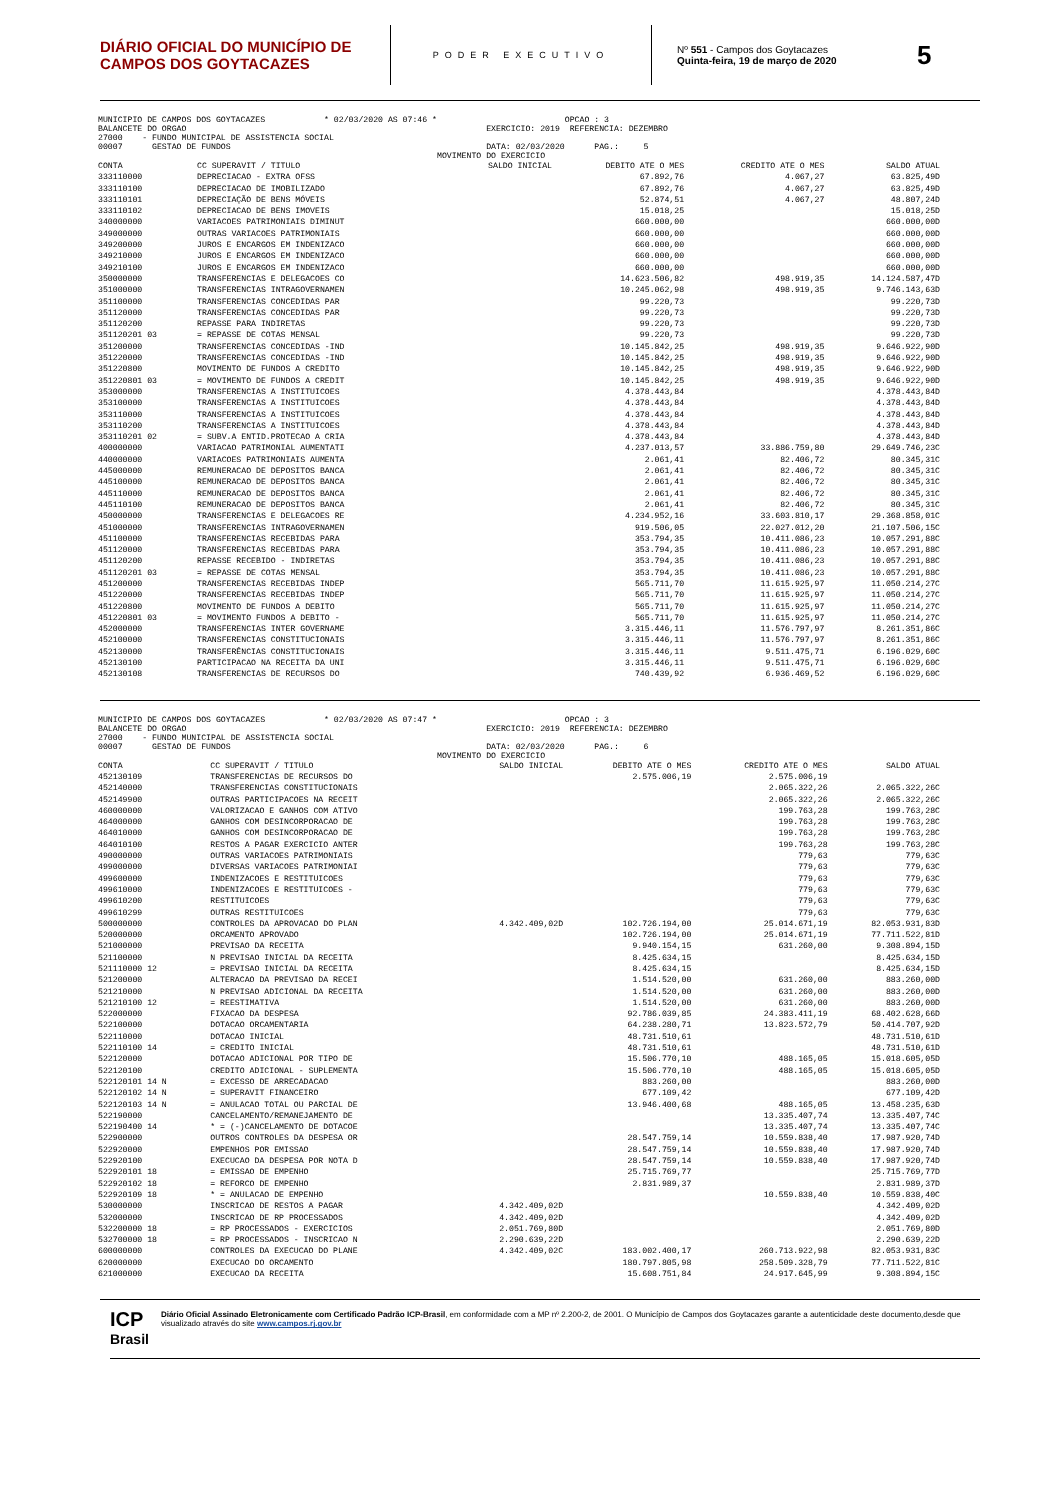DIÁRIO OFICIAL DO MUNICÍPIO DE CAMPOS DOS GOYTACAZES
PODER EXECUTIVO
Nº 551 - Campos dos Goytacazes
Quinta-feira, 19 de março de 2020
5
MUNICIPIO DE CAMPOS DOS GOYTACAZES            * 02/03/2020 AS 07:46 *                          OPCAO : 3
BALANCETE DO ORGAO                                                             EXERCICIO: 2019  REFERENCIA: DEZEMBRO
27000    - FUNDO MUNICIPAL DE ASSISTENCIA SOCIAL
00007      GESTAO DE FUNDOS                                                    DATA: 02/03/2020      PAG.:     5
                                                                     MOVIMENTO DO EXERCICIO
| CONTA | CC SUPERAVIT / TITULO | SALDO INICIAL | DEBITO ATE O MES | CREDITO ATE O MES | SALDO ATUAL |
| --- | --- | --- | --- | --- | --- |
| 333110000 | DEPRECIACAO - EXTRA OFSS | | 67.892,76 | 4.067,27 | 63.825,49D |
| 333110100 | DEPRECIACAO DE IMOBILIZADO | | 67.892,76 | 4.067,27 | 63.825,49D |
| 333110101 | DEPRECIAÇÃO DE BENS MÓVEIS | | 52.874,51 | 4.067,27 | 48.807,24D |
| 333110102 | DEPRECIACAO DE BENS IMOVEIS | | 15.018,25 | | 15.018,25D |
| 340000000 | VARIACOES PATRIMONIAIS DIMINUT | | 660.000,00 | | 660.000,00D |
| 349000000 | OUTRAS VARIACOES PATRIMONIAIS | | 660.000,00 | | 660.000,00D |
| 349200000 | JUROS E ENCARGOS EM INDENIZACO | | 660.000,00 | | 660.000,00D |
| 349210000 | JUROS E ENCARGOS EM INDENIZACO | | 660.000,00 | | 660.000,00D |
| 349210100 | JUROS E ENCARGOS EM INDENIZACO | | 660.000,00 | | 660.000,00D |
| 350000000 | TRANSFERENCIAS E DELEGACOES CO | | 14.623.506,82 | 498.919,35 | 14.124.587,47D |
| 351000000 | TRANSFERENCIAS INTRAGOVERNAMEN | | 10.245.062,98 | 498.919,35 | 9.746.143,63D |
| 351100000 | TRANSFERENCIAS CONCEDIDAS PAR | | 99.220,73 | | 99.220,73D |
| 351120000 | TRANSFERENCIAS CONCEDIDAS PAR | | 99.220,73 | | 99.220,73D |
| 351120200 | REPASSE PARA INDIRETAS | | 99.220,73 | | 99.220,73D |
| 351120201 03 | = REPASSE DE COTAS MENSAL | | 99.220,73 | | 99.220,73D |
| 351200000 | TRANSFERENCIAS CONCEDIDAS -IND | | 10.145.842,25 | 498.919,35 | 9.646.922,90D |
| 351220000 | TRANSFERENCIAS CONCEDIDAS -IND | | 10.145.842,25 | 498.919,35 | 9.646.922,90D |
| 351220800 | MOVIMENTO DE FUNDOS A CREDITO | | 10.145.842,25 | 498.919,35 | 9.646.922,90D |
| 351220801 03 | = MOVIMENTO DE FUNDOS A CREDIT | | 10.145.842,25 | 498.919,35 | 9.646.922,90D |
| 353000000 | TRANSFERENCIAS A INSTITUICOES | | 4.378.443,84 | | 4.378.443,84D |
| 353100000 | TRANSFERENCIAS A INSTITUICOES | | 4.378.443,84 | | 4.378.443,84D |
| 353110000 | TRANSFERENCIAS A INSTITUICOES | | 4.378.443,84 | | 4.378.443,84D |
| 353110200 | TRANSFERENCIAS A INSTITUICOES | | 4.378.443,84 | | 4.378.443,84D |
| 353110201 02 | = SUBV.A ENTID.PROTECAO A CRIA | | 4.378.443,84 | | 4.378.443,84D |
| 400000000 | VARIACAO PATRIMONIAL AUMENTATI | | 4.237.013,57 | 33.886.759,80 | 29.649.746,23C |
| 440000000 | VARIACOES PATRIMONIAIS AUMENTA | | 2.061,41 | 82.406,72 | 80.345,31C |
| 445000000 | REMUNERACAO DE DEPOSITOS BANCA | | 2.061,41 | 82.406,72 | 80.345,31C |
| 445100000 | REMUNERACAO DE DEPOSITOS BANCA | | 2.061,41 | 82.406,72 | 80.345,31C |
| 445110000 | REMUNERACAO DE DEPOSITOS BANCA | | 2.061,41 | 82.406,72 | 80.345,31C |
| 445110100 | REMUNERACAO DE DEPOSITOS BANCA | | 2.061,41 | 82.406,72 | 80.345,31C |
| 450000000 | TRANSFERENCIAS E DELEGACOES RE | | 4.234.952,16 | 33.603.810,17 | 29.368.858,01C |
| 451000000 | TRANSFERENCIAS INTRAGOVERNAMEN | | 919.506,05 | 22.027.012,20 | 21.107.506,15C |
| 451100000 | TRANSFERENCIAS RECEBIDAS PARA | | 353.794,35 | 10.411.086,23 | 10.057.291,88C |
| 451120000 | TRANSFERENCIAS RECEBIDAS PARA | | 353.794,35 | 10.411.086,23 | 10.057.291,88C |
| 451120200 | REPASSE RECEBIDO - INDIRETAS | | 353.794,35 | 10.411.086,23 | 10.057.291,88C |
| 451120201 03 | = REPASSE DE COTAS MENSAL | | 353.794,35 | 10.411.086,23 | 10.057.291,88C |
| 451200000 | TRANSFERENCIAS RECEBIDAS INDEP | | 565.711,70 | 11.615.925,97 | 11.050.214,27C |
| 451220000 | TRANSFERENCIAS RECEBIDAS INDEP | | 565.711,70 | 11.615.925,97 | 11.050.214,27C |
| 451220800 | MOVIMENTO DE FUNDOS A DEBITO | | 565.711,70 | 11.615.925,97 | 11.050.214,27C |
| 451220801 03 | = MOVIMENTO FUNDOS A DEBITO - | | 565.711,70 | 11.615.925,97 | 11.050.214,27C |
| 452000000 | TRANSFERENCIAS INTER GOVERNAME | | 3.315.446,11 | 11.576.797,97 | 8.261.351,86C |
| 452100000 | TRANSFERENCIAS CONSTITUCIONAIS | | 3.315.446,11 | 11.576.797,97 | 8.261.351,86C |
| 452130000 | TRANSFERÊNCIAS CONSTITUCIONAIS | | 3.315.446,11 | 9.511.475,71 | 6.196.029,60C |
| 452130100 | PARTICIPACAO NA RECEITA DA UNI | | 3.315.446,11 | 9.511.475,71 | 6.196.029,60C |
| 452130108 | TRANSFERENCIAS DE RECURSOS DO | | 740.439,92 | 6.936.469,52 | 6.196.029,60C |
MUNICIPIO DE CAMPOS DOS GOYTACAZES            * 02/03/2020 AS 07:47 *                          OPCAO : 3
BALANCETE DO ORGAO                                                             EXERCICIO: 2019  REFERENCIA: DEZEMBRO
27000    - FUNDO MUNICIPAL DE ASSISTENCIA SOCIAL
00007      GESTAO DE FUNDOS                                                    DATA: 02/03/2020      PAG.:     6
                                                                     MOVIMENTO DO EXERCICIO
| CONTA | CC SUPERAVIT / TITULO | SALDO INICIAL | DEBITO ATE O MES | CREDITO ATE O MES | SALDO ATUAL |
| --- | --- | --- | --- | --- | --- |
| 452130109 | TRANSFERENCIAS DE RECURSOS DO | | 2.575.006,19 | 2.575.006,19 | |
| 452140000 | TRANSFERENCIAS CONSTITUCIONAIS | | | 2.065.322,26 | 2.065.322,26C |
| 452149900 | OUTRAS PARTICIPACOES NA RECEIT | | | 2.065.322,26 | 2.065.322,26C |
| 460000000 | VALORIZACAO E GANHOS COM ATIVO | | | 199.763,28 | 199.763,28C |
| 464000000 | GANHOS COM DESINCORPORACAO DE | | | 199.763,28 | 199.763,28C |
| 464010000 | GANHOS COM DESINCORPORACAO DE | | | 199.763,28 | 199.763,28C |
| 464010100 | RESTOS A PAGAR EXERCICIO ANTER | | | 199.763,28 | 199.763,28C |
| 490000000 | OUTRAS VARIACOES PATRIMONIAIS | | | 779,63 | 779,63C |
| 499000000 | DIVERSAS VARIACOES PATRIMONIAI | | | 779,63 | 779,63C |
| 499600000 | INDENIZACOES E RESTITUICOES | | | 779,63 | 779,63C |
| 499610000 | INDENIZACOES E RESTITUICOES - | | | 779,63 | 779,63C |
| 499610200 | RESTITUICOES | | | 779,63 | 779,63C |
| 499610299 | OUTRAS RESTITUICOES | | | 779,63 | 779,63C |
| 500000000 | CONTROLES DA APROVACAO DO PLAN | 4.342.409,02D | 102.726.194,00 | 25.014.671,19 | 82.053.931,83D |
| 520000000 | ORCAMENTO APROVADO | | 102.726.194,00 | 25.014.671,19 | 77.711.522,81D |
| 521000000 | PREVISAO DA RECEITA | | 9.940.154,15 | 631.260,00 | 9.308.894,15D |
| 521100000 | N PREVISAO INICIAL DA RECEITA | | 8.425.634,15 | | 8.425.634,15D |
| 521110000 12 | = PREVISAO INICIAL DA RECEITA | | 8.425.634,15 | | 8.425.634,15D |
| 521200000 | ALTERACAO DA PREVISAO DA RECEI | | 1.514.520,00 | 631.260,00 | 883.260,00D |
| 521210000 | N PREVISAO ADICIONAL DA RECEITA | | 1.514.520,00 | 631.260,00 | 883.260,00D |
| 521210100 12 | = REESTIMATIVA | | 1.514.520,00 | 631.260,00 | 883.260,00D |
| 522000000 | FIXACAO DA DESPESA | | 92.786.039,85 | 24.383.411,19 | 68.402.628,66D |
| 522100000 | DOTACAO ORCAMENTARIA | | 64.238.280,71 | 13.823.572,79 | 50.414.707,92D |
| 522110000 | DOTACAO INICIAL | | 48.731.510,61 | | 48.731.510,61D |
| 522110100 14 | = CREDITO INICIAL | | 48.731.510,61 | | 48.731.510,61D |
| 522120000 | DOTACAO ADICIONAL POR TIPO DE | | 15.506.770,10 | 488.165,05 | 15.018.605,05D |
| 522120100 | CREDITO ADICIONAL - SUPLEMENTA | | 15.506.770,10 | 488.165,05 | 15.018.605,05D |
| 522120101 14 N | = EXCESSO DE ARRECADACAO | | 883.260,00 | | 883.260,00D |
| 522120102 14 N | = SUPERAVIT FINANCEIRO | | 677.109,42 | | 677.109,42D |
| 522120103 14 N | = ANULACAO TOTAL OU PARCIAL DE | | 13.946.400,68 | 488.165,05 | 13.458.235,63D |
| 522190000 | CANCELAMENTO/REMANEJAMENTO DE | | | 13.335.407,74 | 13.335.407,74C |
| 522190400 14 | * = (-)CANCELAMENTO DE DOTACOE | | | 13.335.407,74 | 13.335.407,74C |
| 522900000 | OUTROS CONTROLES DA DESPESA OR | | 28.547.759,14 | 10.559.838,40 | 17.987.920,74D |
| 522920000 | EMPENHOS POR EMISSAO | | 28.547.759,14 | 10.559.838,40 | 17.987.920,74D |
| 522920100 | EXECUCAO DA DESPESA POR NOTA D | | 28.547.759,14 | 10.559.838,40 | 17.987.920,74D |
| 522920101 18 | = EMISSAO DE EMPENHO | | 25.715.769,77 | | 25.715.769,77D |
| 522920102 18 | = REFORCO DE EMPENHO | | 2.831.989,37 | | 2.831.989,37D |
| 522920109 18 | * = ANULACAO DE EMPENHO | | | 10.559.838,40 | 10.559.838,40C |
| 530000000 | INSCRICAO DE RESTOS A PAGAR | 4.342.409,02D | | | 4.342.409,02D |
| 532000000 | INSCRICAO DE RP PROCESSADOS | 4.342.409,02D | | | 4.342.409,02D |
| 532200000 18 | = RP PROCESSADOS - EXERCICIOS | 2.051.769,80D | | | 2.051.769,80D |
| 532700000 18 | = RP PROCESSADOS - INSCRICAO N | 2.290.639,22D | | | 2.290.639,22D |
| 600000000 | CONTROLES DA EXECUCAO DO PLANE | 4.342.409,02C | 183.002.400,17 | 260.713.922,98 | 82.053.931,83C |
| 620000000 | EXECUCAO DO ORCAMENTO | | 180.797.805,98 | 258.509.328,79 | 77.711.522,81C |
| 621000000 | EXECUCAO DA RECEITA | | 15.608.751,84 | 24.917.645,99 | 9.308.894,15C |
ICP
Brasil
Diário Oficial Assinado Eletronicamente com Certificado Padrão ICP-Brasil, em conformidade com a MP nº 2.200-2, de 2001. O Município de Campos dos Goytacazes garante a autenticidade deste documento,desde que visualizado através do site www.campos.rj.gov.br